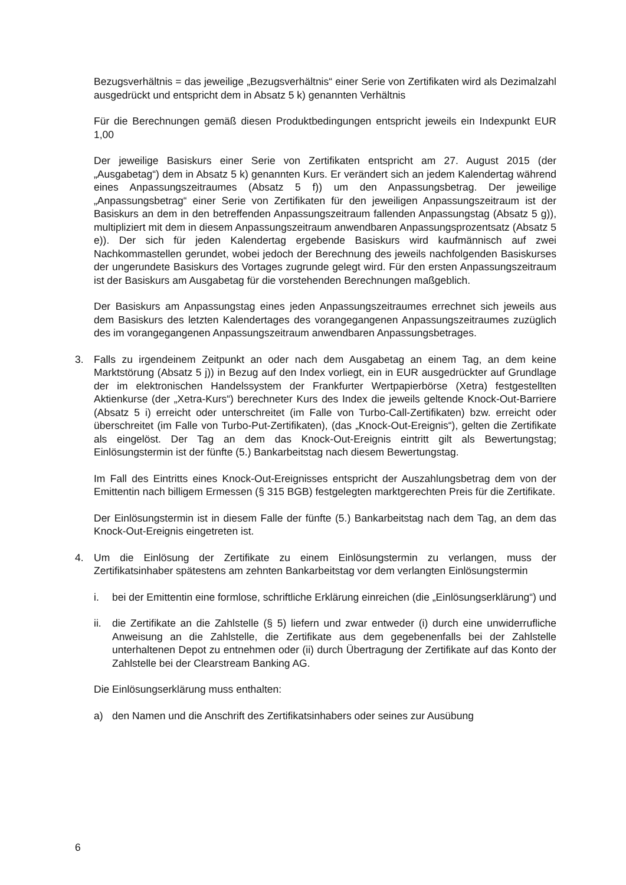Bezugsverhältnis = das jeweilige „Bezugsverhältnis“ einer Serie von Zertifikaten wird als Dezimalzahl ausgedrückt und entspricht dem in Absatz 5 k) genannten Verhältnis
Für die Berechnungen gemäß diesen Produktbedingungen entspricht jeweils ein Indexpunkt EUR 1,00
Der jeweilige Basiskurs einer Serie von Zertifikaten entspricht am 27. August 2015 (der „Ausgabetag“) dem in Absatz 5 k) genannten Kurs. Er verändert sich an jedem Kalendertag während eines Anpassungszeitraumes (Absatz 5 f)) um den Anpassungsbetrag. Der jeweilige „Anpassungsbetrag“ einer Serie von Zertifikaten für den jeweiligen Anpassungszeitraum ist der Basiskurs an dem in den betreffenden Anpassungszeitraum fallenden Anpassungstag (Absatz 5 g)), multipliziert mit dem in diesem Anpassungszeitraum anwendbaren Anpassungsprozentsatz (Absatz 5 e)). Der sich für jeden Kalendertag ergebende Basiskurs wird kaufmännisch auf zwei Nachkommastellen gerundet, wobei jedoch der Berechnung des jeweils nachfolgenden Basiskurses der ungerundete Basiskurs des Vortages zugrunde gelegt wird. Für den ersten Anpassungszeitraum ist der Basiskurs am Ausgabetag für die vorstehenden Berechnungen maßgeblich.
Der Basiskurs am Anpassungstag eines jeden Anpassungszeitraumes errechnet sich jeweils aus dem Basiskurs des letzten Kalendertages des vorangegangenen Anpassungszeitraumes zuzüglich des im vorangegangenen Anpassungszeitraum anwendbaren Anpassungsbetrages.
3. Falls zu irgendeinem Zeitpunkt an oder nach dem Ausgabetag an einem Tag, an dem keine Marktstörung (Absatz 5 j)) in Bezug auf den Index vorliegt, ein in EUR ausgedrückter auf Grundlage der im elektronischen Handelssystem der Frankfurter Wertpapierbörse (Xetra) festgestellten Aktienkurse (der „Xetra-Kurs“) berechneter Kurs des Index die jeweils geltende Knock-Out-Barriere (Absatz 5 i) erreicht oder unterschreitet (im Falle von Turbo-Call-Zertifikaten) bzw. erreicht oder überschreitet (im Falle von Turbo-Put-Zertifikaten), (das „Knock-Out-Ereignis“), gelten die Zertifikate als eingelöst. Der Tag an dem das Knock-Out-Ereignis eintritt gilt als Bewertungstag; Einlösungstermin ist der fünfte (5.) Bankarbeitstag nach diesem Bewertungstag.
Im Fall des Eintritts eines Knock-Out-Ereignisses entspricht der Auszahlungsbetrag dem von der Emittentin nach billigem Ermessen (§ 315 BGB) festgelegten marktgerechten Preis für die Zertifikate.
Der Einlösungstermin ist in diesem Falle der fünfte (5.) Bankarbeitstag nach dem Tag, an dem das Knock-Out-Ereignis eingetreten ist.
4. Um die Einlösung der Zertifikate zu einem Einlösungstermin zu verlangen, muss der Zertifikatsinhaber spätestens am zehnten Bankarbeitstag vor dem verlangten Einlösungstermin
i. bei der Emittentin eine formlose, schriftliche Erklärung einreichen (die „Einlösungserklärung“) und
ii. die Zertifikate an die Zahlstelle (§ 5) liefern und zwar entweder (i) durch eine unwiderrufliche Anweisung an die Zahlstelle, die Zertifikate aus dem gegebenenfalls bei der Zahlstelle unterhaltenen Depot zu entnehmen oder (ii) durch Übertragung der Zertifikate auf das Konto der Zahlstelle bei der Clearstream Banking AG.
Die Einlösungserklärung muss enthalten:
a) den Namen und die Anschrift des Zertifikatsinhabers oder seines zur Ausübung
6